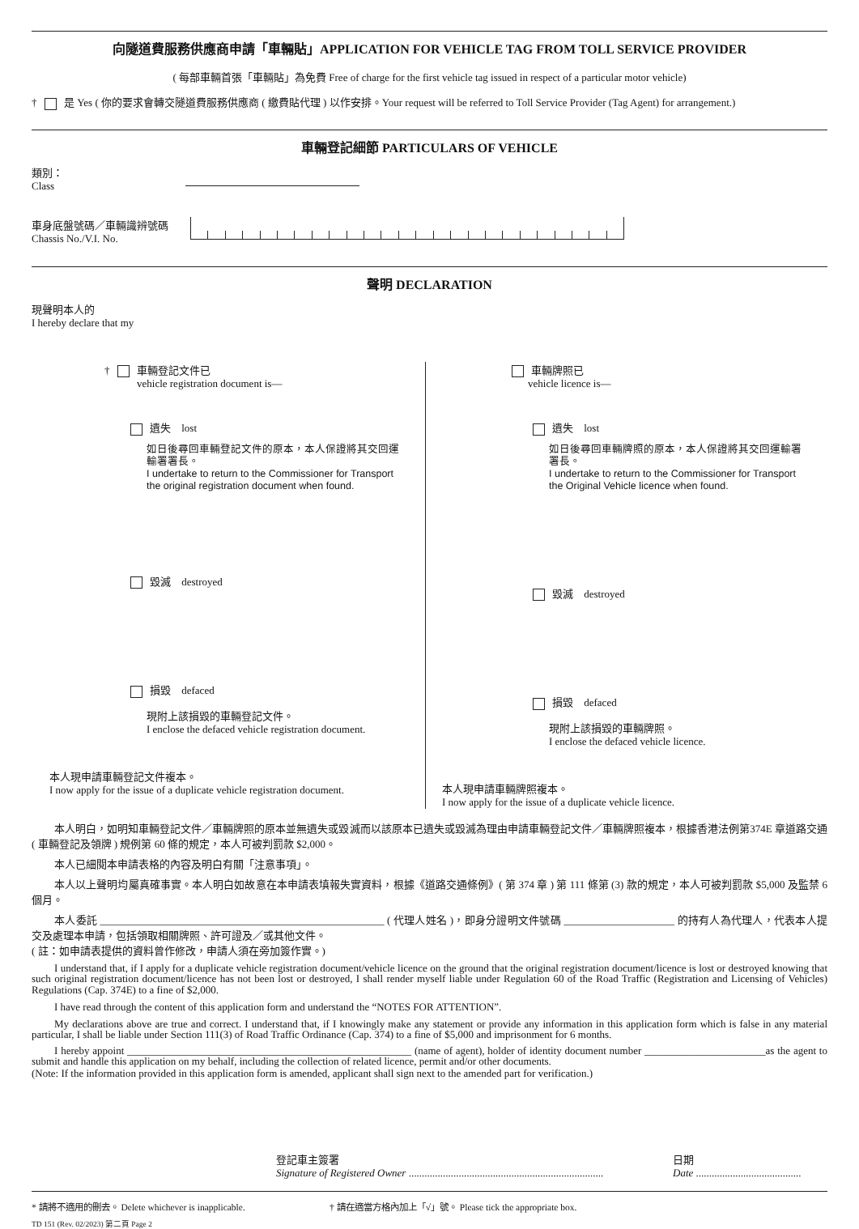向隧道費服務供應商申請「車輛貼」APPLICATION FOR VEHICLE TAG FROM TOLL SERVICE PROVIDER
( 每部車輛首張「車輛貼」為免費 Free of charge for the first vehicle tag issued in respect of a particular motor vehicle)
† 是 Yes ( 你的要求會轉交隧道費服務供應商 ( 繳費貼代理 ) 以作安排。Your request will be referred to Toll Service Provider (Tag Agent) for arrangement.)
車輛登記細節 PARTICULARS OF VEHICLE
類別：
Class
車身底盤號碼／車輛識辨號碼
Chassis No./V.I. No.
聲明 DECLARATION
現聲明本人的
I hereby declare that my
† 車輛登記文件已
vehicle registration document is—
遺失　lost
如日後尋回車輛登記文件的原本，本人保證將其交回運輸署署長。
I undertake to return to the Commissioner for Transport the original registration document when found.
毀滅　destroyed
損毀　defaced
現附上該損毀的車輛登記文件。
I enclose the defaced vehicle registration document.
本人現申請車輛登記文件複本。
I now apply for the issue of a duplicate vehicle registration document.
車輛牌照已
vehicle licence is—
遺失　lost
如日後尋回車輛牌照的原本，本人保證將其交回運輸署署長。
I undertake to return to the Commissioner for Transport the Original Vehicle licence when found.
毀滅　destroyed
損毀　defaced
現附上該損毀的車輛牌照。
I enclose the defaced vehicle licence.
本人現申請車輛牌照複本。
I now apply for the issue of a duplicate vehicle licence.
本人明白，如明知車輛登記文件／車輛牌照的原本並無遺失或毀滅而以該原本已遺失或毀滅為理由申請車輛登記文件／車輛牌照複本，根據香港法例第374E 章道路交通 ( 車輛登記及領牌 ) 規例第 60 條的規定，本人可被判罰款 $2,000。
本人已細閱本申請表格的內容及明白有關「注意事項」。
本人以上聲明均屬真確事實。本人明白如故意在本申請表填報失實資料，根據《道路交通條例》( 第 374 章 ) 第 111 條第 (3) 款的規定，本人可被判罰款 $5,000 及監禁 6 個月。
本人委託 ______________________________________________________ ( 代理人姓名 )，即身分證明文件號碼 _____________________ 的持有人為代理人，代表本人提交及處理本申請，包括領取相關牌照、許可證及／或其他文件。
( 註：如申請表提供的資料曾作修改，申請人須在旁加簽作實。)
I understand that, if I apply for a duplicate vehicle registration document/vehicle licence on the ground that the original registration document/licence is lost or destroyed knowing that such original registration document/licence has not been lost or destroyed, I shall render myself liable under Regulation 60 of the Road Traffic (Registration and Licensing of Vehicles) Regulations (Cap. 374E) to a fine of $2,000.
I have read through the content of this application form and understand the “NOTES FOR ATTENTION”.
My declarations above are true and correct. I understand that, if I knowingly make any statement or provide any information in this application form which is false in any material particular, I shall be liable under Section 111(3) of Road Traffic Ordinance (Cap. 374) to a fine of $5,000 and imprisonment for 6 months.
I hereby appoint ______________________________________________________ (name of agent), holder of identity document number _______________________as the agent to submit and handle this application on my behalf, including the collection of related licence, permit and/or other documents.
(Note: If the information provided in this application form is amended, applicant shall sign next to the amended part for verification.)
登記車主簽署
Signature of Registered Owner ..........................................................................
日期
Date ........................................
* 請將不適用的刪去。 Delete whichever is inapplicable. † 請在適當方格內加上「√」號。 Please tick the appropriate box.
TD 151 (Rev. 02/2023) 第二頁 Page 2